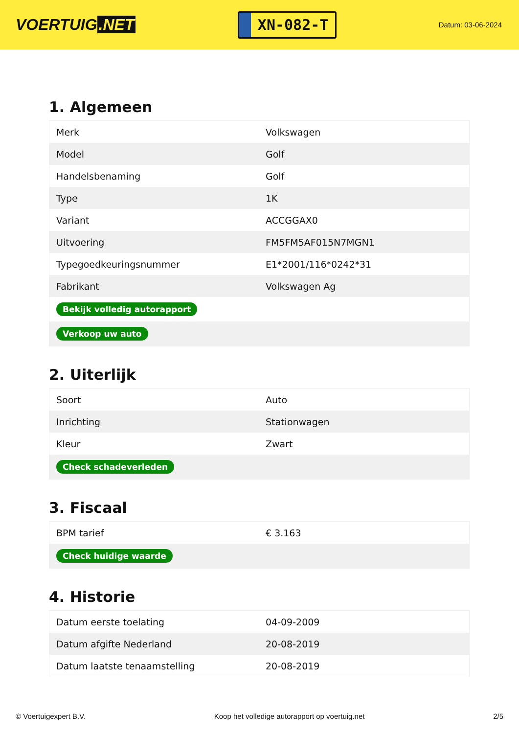VOERTUIG.NET
XN-082-T
Datum: 03-06-2024
1. Algemeen
| Merk | Volkswagen |
| Model | Golf |
| Handelsbenaming | Golf |
| Type | 1K |
| Variant | ACCGGAX0 |
| Uitvoering | FM5FM5AF015N7MGN1 |
| Typegoedkeuringsnummer | E1*2001/116*0242*31 |
| Fabrikant | Volkswagen Ag |
| Bekijk volledig autorapport | |
| Verkoop uw auto | |
2. Uiterlijk
| Soort | Auto |
| Inrichting | Stationwagen |
| Kleur | Zwart |
| Check schadeverleden | |
3. Fiscaal
| BPM tarief | € 3.163 |
| Check huidige waarde | |
4. Historie
| Datum eerste toelating | 04-09-2009 |
| Datum afgifte Nederland | 20-08-2019 |
| Datum laatste tenaamstelling | 20-08-2019 |
© Voertuigexpert B.V. Koop het volledige autorapport op voertuig.net 2/5